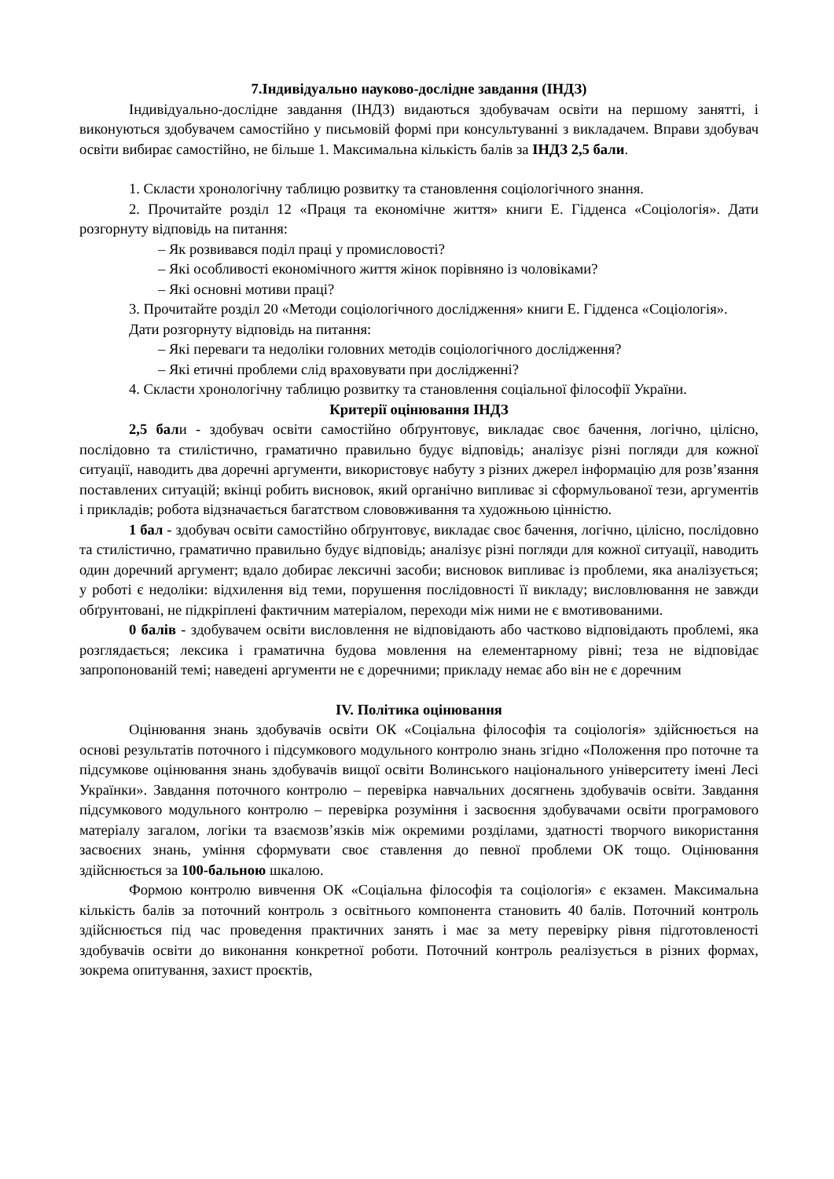7.Індивідуально науково-дослідне завдання (ІНДЗ)
Індивідуально-дослідне завдання (ІНДЗ) видаються здобувачам освіти на першому занятті, і виконуються здобувачем самостійно у письмовій формі при консультуванні з викладачем. Вправи здобувач освіти вибирає самостійно, не більше 1. Максимальна кількість балів за ІНДЗ 2,5 бали.
1. Скласти хронологічну таблицю розвитку та становлення соціологічного знання.
2. Прочитайте розділ 12 «Праця та економічне життя» книги Е. Гідденса «Соціологія». Дати розгорнуту відповідь на питання:
– Як розвивався поділ праці у промисловості?
– Які особливості економічного життя жінок порівняно із чоловіками?
– Які основні мотиви праці?
3. Прочитайте розділ 20 «Методи соціологічного дослідження» книги Е. Гідденса «Соціологія».
Дати розгорнуту відповідь на питання:
– Які переваги та недоліки головних методів соціологічного дослідження?
– Які етичні проблеми слід враховувати при дослідженні?
4. Скласти хронологічну таблицю розвитку та становлення соціальної філософії України.
Критерії оцінювання ІНДЗ
2,5 бали - здобувач освіти самостійно обґрунтовує, викладає своє бачення, логічно, цілісно, послідовно та стилістично, граматично правильно будує відповідь; аналізує різні погляди для кожної ситуації, наводить два доречні аргументи, використовує набуту з різних джерел інформацію для розв’язання поставлених ситуацій; вкінці робить висновок, який органічно випливає зі сформульованої тези, аргументів і прикладів; робота відзначається багатством слововживання та художньою цінністю.
1 бал - здобувач освіти самостійно обґрунтовує, викладає своє бачення, логічно, цілісно, послідовно та стилістично, граматично правильно будує відповідь; аналізує різні погляди для кожної ситуації, наводить один доречний аргумент; вдало добирає лексичні засоби; висновок випливає із проблеми, яка аналізується; у роботі є недоліки: відхилення від теми, порушення послідовності її викладу; висловлювання не завжди обґрунтовані, не підкріплені фактичним матеріалом, переходи між ними не є вмотивованими.
0 балів - здобувачем освіти висловлення не відповідають або частково відповідають проблемі, яка розглядається; лексика і граматична будова мовлення на елементарному рівні; теза не відповідає запропонованій темі; наведені аргументи не є доречними; прикладу немає або він не є доречним
IV. Політика оцінювання
Оцінювання знань здобувачів освіти ОК «Соціальна філософія та соціологія» здійснюється на основі результатів поточного і підсумкового модульного контролю знань згідно «Положення про поточне та підсумкове оцінювання знань здобувачів вищої освіти Волинського національного університету імені Лесі Українки». Завдання поточного контролю – перевірка навчальних досягнень здобувачів освіти. Завдання підсумкового модульного контролю – перевірка розуміння і засвоєння здобувачами освіти програмового матеріалу загалом, логіки та взаємозв’язків між окремими розділами, здатності творчого використання засвоєних знань, уміння сформувати своє ставлення до певної проблеми ОК тощо. Оцінювання здійснюється за 100-бальною шкалою.
Формою контролю вивчення ОК «Соціальна філософія та соціологія» є екзамен. Максимальна кількість балів за поточний контроль з освітнього компонента становить 40 балів. Поточний контроль здійснюється під час проведення практичних занять і має за мету перевірку рівня підготовленості здобувачів освіти до виконання конкретної роботи. Поточний контроль реалізується в різних формах, зокрема опитування, захист проєктів,